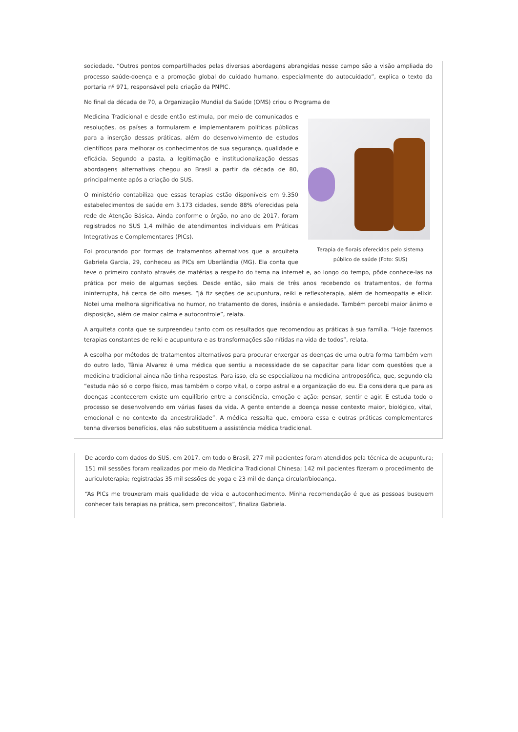sociedade. “Outros pontos compartilhados pelas diversas abordagens abrangidas nesse campo são a visão ampliada do processo saúde-doença e a promoção global do cuidado humano, especialmente do autocuidado”, explica o texto da portaria nº 971, responsável pela criação da PNPIC.
No final da década de 70, a Organização Mundial da Saúde (OMS) criou o Programa de
Terapia de florais oferecidos pelo sistema público de saúde (Foto: SUS)
Medicina Tradicional e desde então estimula, por meio de comunicados e resoluções, os países a formularem e implementarem políticas públicas para a inserção dessas práticas, além do desenvolvimento de estudos científicos para melhorar os conhecimentos de sua segurança, qualidade e eficácia. Segundo a pasta, a legitimação e institucionalização dessas abordagens alternativas chegou ao Brasil a partir da década de 80, principalmente após a criação do SUS.
O ministério contabiliza que essas terapias estão disponíveis em 9.350 estabelecimentos de saúde em 3.173 cidades, sendo 88% oferecidas pela rede de Atenção Básica. Ainda conforme o órgão, no ano de 2017, foram registrados no SUS 1,4 milhão de atendimentos individuais em Práticas Integrativas e Complementares (PICs).
Foi procurando por formas de tratamentos alternativos que a arquiteta Gabriela Garcia, 29, conheceu as PICs em Uberlândia (MG). Ela conta que teve o primeiro contato através de matérias a respeito do tema na internet e, ao longo do tempo, pôde conhece-las na prática por meio de algumas seções. Desde então, são mais de três anos recebendo os tratamentos, de forma ininterrupta, há cerca de oito meses. “Já fiz seções de acupuntura, reiki e reflexoterapia, além de homeopatia e elixir. Notei uma melhora significativa no humor, no tratamento de dores, insônia e ansiedade. Também percebi maior ânimo e disposição, além de maior calma e autocontrole”, relata.
A arquiteta conta que se surpreendeu tanto com os resultados que recomendou as práticas à sua família. “Hoje fazemos terapias constantes de reiki e acupuntura e as transformações são nítidas na vida de todos”, relata.
A escolha por métodos de tratamentos alternativos para procurar enxergar as doenças de uma outra forma também vem do outro lado, Tânia Alvarez é uma médica que sentiu a necessidade de se capacitar para lidar com questões que a medicina tradicional ainda não tinha respostas. Para isso, ela se especializou na medicina antroposófica, que, segundo ela “estuda não só o corpo físico, mas também o corpo vital, o corpo astral e a organização do eu. Ela considera que para as doenças acontecerem existe um equilíbrio entre a consciência, emoção e ação: pensar, sentir e agir. E estuda todo o processo se desenvolvendo em várias fases da vida. A gente entende a doença nesse contexto maior, biológico, vital, emocional e no contexto da ancestralidade”. A médica ressalta que, embora essa e outras práticas complementares tenha diversos benefícios, elas não substituem a assistência médica tradicional.
De acordo com dados do SUS, em 2017, em todo o Brasil, 277 mil pacientes foram atendidos pela técnica de acupuntura; 151 mil sessões foram realizadas por meio da Medicina Tradicional Chinesa; 142 mil pacientes fizeram o procedimento de auriculoterapia; registradas 35 mil sessões de yoga e 23 mil de dança circular/biodança.
“As PICs me trouxeram mais qualidade de vida e autoconhecimento. Minha recomendação é que as pessoas busquem conhecer tais terapias na prática, sem preconceitos”, finaliza Gabriela.